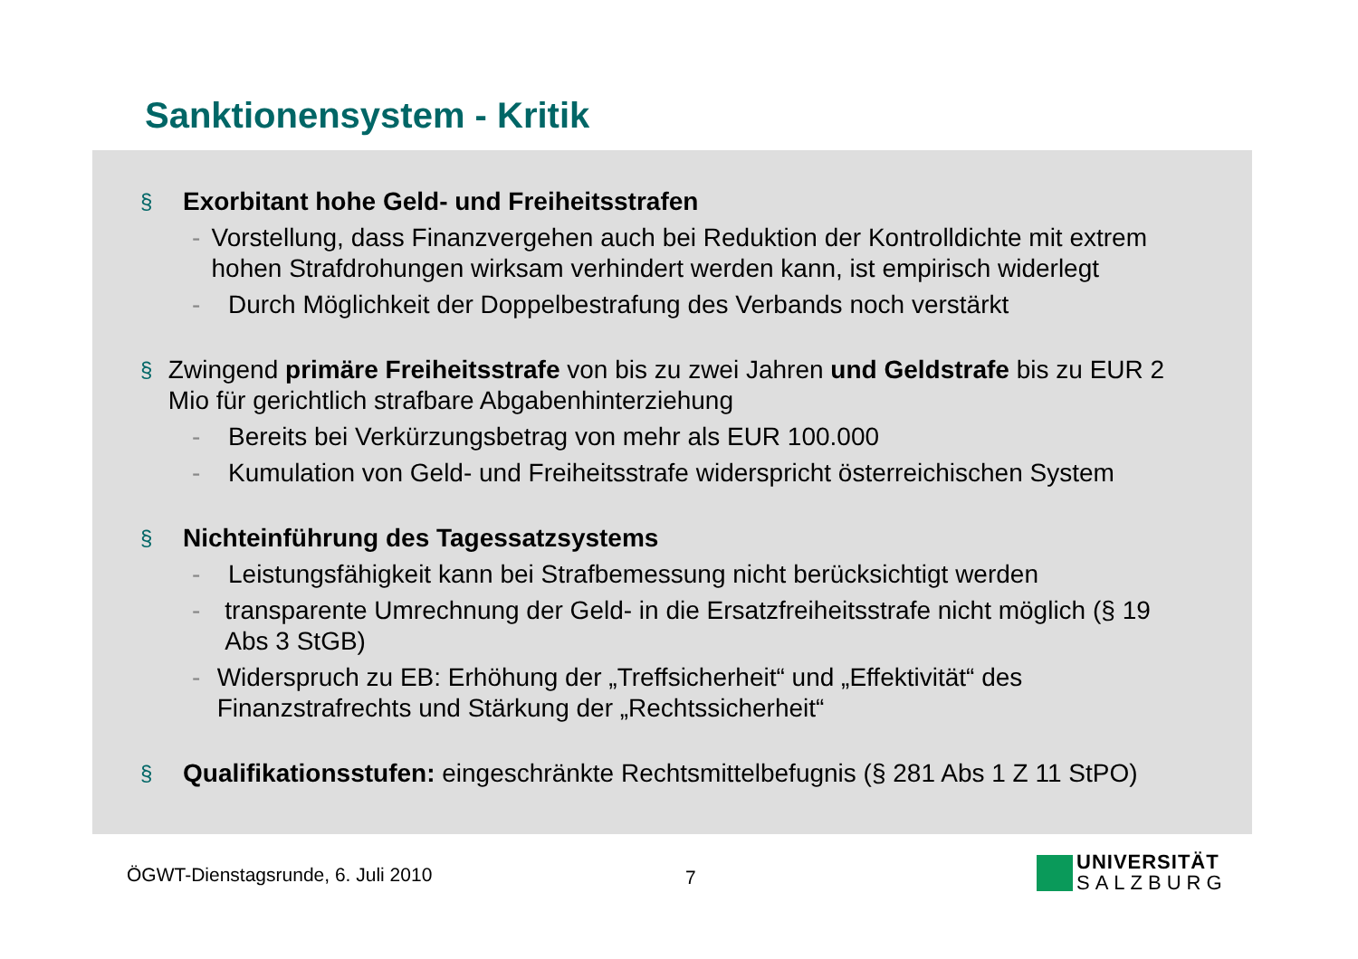Sanktionensystem - Kritik
§ Exorbitant hohe Geld- und Freiheitsstrafen
- Vorstellung, dass Finanzvergehen auch bei Reduktion der Kontrolldichte mit extrem hohen Strafdrohungen wirksam verhindert werden kann, ist empirisch widerlegt
- Durch Möglichkeit der Doppelbestrafung des Verbands noch verstärkt
§ Zwingend primäre Freiheitsstrafe von bis zu zwei Jahren und Geldstrafe bis zu EUR 2 Mio für gerichtlich strafbare Abgabenhinterziehung
- Bereits bei Verkürzungsbetrag von mehr als EUR 100.000
- Kumulation von Geld- und Freiheitsstrafe widerspricht österreichischen System
§ Nichteinführung des Tagessatzsystems
- Leistungsfähigkeit kann bei Strafbemessung nicht berücksichtigt werden
- transparente Umrechnung der Geld- in die Ersatzfreiheitsstrafe nicht möglich (§ 19 Abs 3 StGB)
- Widerspruch zu EB: Erhöhung der „Treffsicherheit“ und „Effektivität“ des Finanzstrafrechts und Stärkung der „Rechtssicherheit“
§ Qualifikationsstufen: eingeschränkte Rechtsmittelbefugnis (§ 281 Abs 1 Z 11 StPO)
ÖGWT-Dienstagsrunde, 6. Juli 2010
7
UNIVERSITÄT
SALZBURG